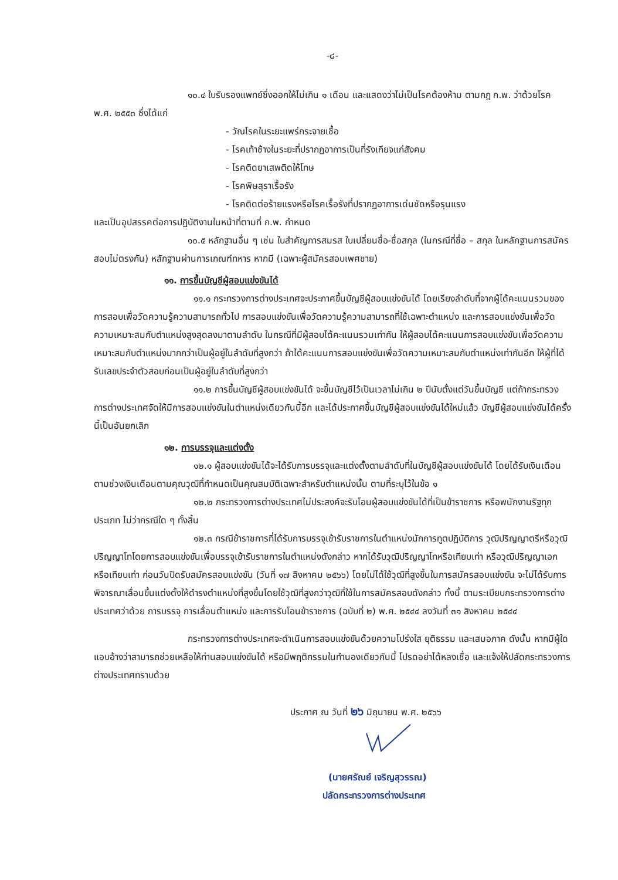-๘-
๑๐.๔ ใบรับรองแพทย์ซึ่งออกให้ไม่เกิน ๑ เดือน และแสดงว่าไม่เป็นโรคต้องห้าม ตามกฎ ก.พ. ว่าด้วยโรค พ.ศ. ๒๕๕๓ ซึ่งได้แก่
- วัณโรคในระยะแพร่กระจายเชื้อ
- โรคเท้าช้างในระยะที่ปรากฏอาการเป็นที่รังเกียจแก่สังคม
- โรคติดยาเสพติดให้โทษ
- โรคพิษสุราเรื้อรัง
- โรคติดต่อร้ายแรงหรือโรคเรื้อรังที่ปรากฏอาการเด่นชัดหรือรุนแรง
และเป็นอุปสรรคต่อการปฏิบัติงานในหน้าที่ตามที่ ก.พ. กำหนด
๑๐.๕ หลักฐานอื่น ๆ เช่น ใบสำคัญการสมรส ใบเปลี่ยนชื่อ-ชื่อสกุล (ในกรณีที่ชื่อ – สกุล ในหลักฐานการสมัครสอบไม่ตรงกัน) หลักฐานผ่านการเกณฑ์ทหาร หากมี (เฉพาะผู้สมัครสอบเพศชาย)
๑๑. การขึ้นบัญชีผู้สอบแข่งขันได้
๑๑.๑ กระทรวงการต่างประเทศจะประกาศขึ้นบัญชีผู้สอบแข่งขันได้ โดยเรียงลำดับที่จากผู้ได้คะแนนรวมของการสอบเพื่อวัดความรู้ความสามารถทั่วไป การสอบแข่งขันเพื่อวัดความรู้ความสามารถที่ใช้เฉพาะตำแหน่ง และการสอบแข่งขันเพื่อวัดความเหมาะสมกับตำแหน่งสูงสุดลงมาตามลำดับ ในกรณีที่มีผู้สอบได้คะแนนรวมเท่ากัน ให้ผู้สอบได้คะแนนการสอบแข่งขันเพื่อวัดความเหมาะสมกับตำแหน่งมากกว่าเป็นผู้อยู่ในลำดับที่สูงกว่า ถ้าได้คะแนนการสอบแข่งขันเพื่อวัดความเหมาะสมกับตำแหน่งเท่ากันอีก ให้ผู้ที่ได้รับเลขประจำตัวสอบก่อนเป็นผู้อยู่ในลำดับที่สูงกว่า
๑๑.๒ การขึ้นบัญชีผู้สอบแข่งขันได้ จะขึ้นบัญชีไว้เป็นเวลาไม่เกิน ๒ ปีนับตั้งแต่วันขึ้นบัญชี แต่ถ้ากระทรวงการต่างประเทศจัดให้มีการสอบแข่งขันในตำแหน่งเดียวกันนี้อีก และได้ประกาศขึ้นบัญชีผู้สอบแข่งขันได้ใหม่แล้ว บัญชีผู้สอบแข่งขันได้ครั้งนี้เป็นอันยกเลิก
๑๒. การบรรจุและแต่งตั้ง
๑๒.๑ ผู้สอบแข่งขันได้จะได้รับการบรรจุและแต่งตั้งตามลำดับที่ในบัญชีผู้สอบแข่งขันได้ โดยได้รับเงินเดือนตามช่วงเงินเดือนตามคุณวุฒิที่กำหนดเป็นคุณสมบัติเฉพาะสำหรับตำแหน่งนั้น ตามที่ระบุไว้ในข้อ ๑
๑๒.๒ กระทรวงการต่างประเทศไม่ประสงค์จะรับโอนผู้สอบแข่งขันได้ที่เป็นข้าราชการ หรือพนักงานรัฐทุกประเภท ไม่ว่ากรณีใด ๆ ทั้งสิ้น
๑๒.๓ กรณีข้าราชการที่ได้รับการบรรจุเข้ารับราชการในตำแหน่งนักการทูตปฏิบัติการ วุฒิปริญญาตรีหรือวุฒิปริญญาโทโดยการสอบแข่งขันเพื่อบรรจุเข้ารับราชการในตำแหน่งดังกล่าว หากได้รับวุฒิปริญญาโทหรือเทียบเท่า หรือวุฒิปริญญาเอกหรือเทียบเท่า ก่อนวันปิดรับสมัครสอบแข่งขัน (วันที่ ๑๗ สิงหาคม ๒๕๖๖) โดยไม่ได้ใช้วุฒิที่สูงขึ้นในการสมัครสอบแข่งขัน จะไม่ได้รับการพิจารณาเลื่อนขึ้นแต่งตั้งให้ดำรงตำแหน่งที่สูงขึ้นโดยใช้วุฒิที่สูงกว่าวุฒิที่ใช้ในการสมัครสอบดังกล่าว ทั้งนี้ ตามระเบียบกระทรวงการต่างประเทศว่าด้วย การบรรจุ การเลื่อนตำแหน่ง และการรับโอนข้าราชการ (ฉบับที่ ๒) พ.ศ. ๒๕๔๔ ลงวันที่ ๓๑ สิงหาคม ๒๕๔๔
กระทรวงการต่างประเทศจะดำเนินการสอบแข่งขันด้วยความโปร่งใส ยุติธรรม และเสมอภาค ดังนั้น หากมีผู้ใดแอบอ้างว่าสามารถช่วยเหลือให้ท่านสอบแข่งขันได้ หรือมีพฤติกรรมในทำนองเดียวกันนี้ โปรดอย่าได้หลงเชื่อ และแจ้งให้ปลัดกระทรวงการต่างประเทศทราบด้วย
ประกาศ ณ วันที่ ๒๖ มิถุนายน พ.ศ. ๒๕๖๖
(นายศรัณย์ เจริญสุวรรณ)
ปลัดกระทรวงการต่างประเทศ